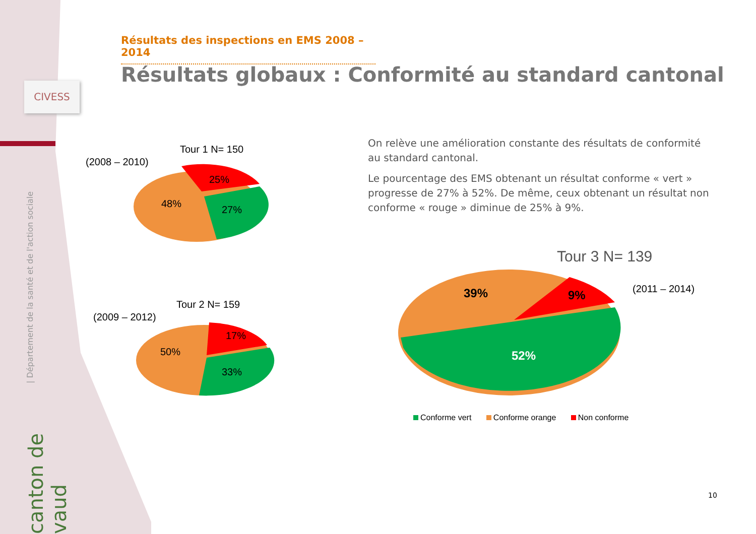CIVESS
| Département de la santé et de l'action sociale
canton de vaud
Résultats des inspections en EMS 2008 – 2014
Résultats globaux : Conformité au standard cantonal
On relève une amélioration constante des résultats de conformité au standard cantonal.
Le pourcentage des EMS obtenant un résultat conforme « vert » progresse de 27% à 52%. De même, ceux obtenant un résultat non conforme « rouge » diminue de 25% à 9%.
Tour 1 N= 150
(2008 – 2010)
25%
48%
27%
Tour 2 N= 159
(2009 – 2012)
17%
50%
33%
Tour 3 N= 139
(2011 – 2014)
39% 9%
52%
Conforme vert Conforme orange Non conforme
10